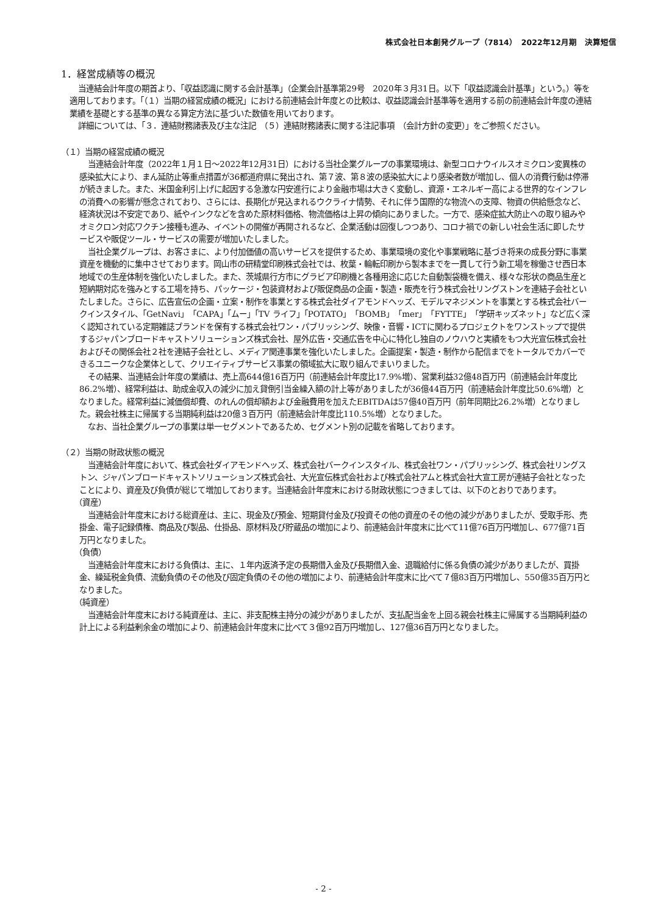株式会社日本創発グループ（7814）　2022年12月期　決算短信
1．経営成績等の概況
当連結会計年度の期首より、「収益認識に関する会計基準」（企業会計基準第29号　2020年３月31日。以下「収益認識会計基準」という。）等を適用しております。「（１）当期の経営成績の概況」における前連結会計年度との比較は、収益認識会計基準等を適用する前の前連結会計年度の連結業績を基礎とする基準の異なる算定方法に基づいた数値を用いております。
詳細については、「３．連結財務諸表及び主な注記　（５）連結財務諸表に関する注記事項　（会計方針の変更）」をご参照ください。
（１）当期の経営成績の概況
当連結会計年度（2022年１月１日～2022年12月31日）における当社企業グループの事業環境は、新型コロナウイルスオミクロン変異株の感染拡大により、まん延防止等重点措置が36都道府県に発出され、第７波、第８波の感染拡大により感染者数が増加し、個人の消費行動は停滞が続きました。また、米国金利引上げに起因する急激な円安進行により金融市場は大きく変動し、資源・エネルギー高による世界的なインフレの消費への影響が懸念されており、さらには、長期化が見込まれるウクライナ情勢、それに伴う国際的な物流への支障、物資の供給懸念など、経済状況は不安定であり、紙やインクなどを含めた原材料価格、物流価格は上昇の傾向にありました。一方で、感染症拡大防止への取り組みやオミクロン対応ワクチン接種も進み、イベントの開催が再開されるなど、企業活動は回復しつつあり、コロナ禍での新しい社会生活に即したサービスや販促ツール・サービスの需要が増加いたしました。
当社企業グループは、お客さまに、より付加価値の高いサービスを提供するため、事業環境の変化や事業戦略に基づき将来の成長分野に事業資産を機動的に集中させております。岡山市の研精堂印刷株式会社では、枚葉・輪転印刷から製本までを一貫して行う新工場を稼働させ西日本地域での生産体制を強化いたしました。また、茨城県行方市にグラビア印刷機と各種用途に応じた自動製袋機を備え、様々な形状の商品生産と短納期対応を強みとする工場を持ち、パッケージ・包装資材および販促商品の企画・製造・販売を行う株式会社リングストンを連結子会社といたしました。さらに、広告宣伝の企画・立案・制作を事業とする株式会社ダイアモンドヘッズ、モデルマネジメントを事業とする株式会社バークインスタイル、「GetNavi」「CAPA」「ムー」「TV ライフ」「POTATO」「BOMB」「mer」「FYTTE」「学研キッズネット」など広く深く認知されている定期雑誌ブランドを保有する株式会社ワン・パブリッシング、映像・音響・ICTに関わるプロジェクトをワンストップで提供するジャパンブロードキャストソリューションズ株式会社、屋外広告・交通広告を中心に特化し独自のノウハウと実績をもつ大光宣伝株式会社およびその関係会社２社を連結子会社とし、メディア関連事業を強化いたしました。企画提案・製造・制作から配信までをトータルでカバーできるユニークな企業体として、クリエイティブサービス事業の領域拡大に取り組んでまいりました。
その結果、当連結会計年度の業績は、売上高644億16百万円（前連結会計年度比17.9%増）、営業利益32億48百万円（前連結会計年度比86.2%増）、経常利益は、助成金収入の減少に加え貸倒引当金繰入額の計上等がありましたが36億44百万円（前連結会計年度比50.6%増）となりました。経常利益に減価償却費、のれんの償却額および金融費用を加えたEBITDAは57億40百万円（前年同期比26.2%増）となりました。親会社株主に帰属する当期純利益は20億３百万円（前連結会計年度比110.5%増）となりました。
なお、当社企業グループの事業は単一セグメントであるため、セグメント別の記載を省略しております。
（２）当期の財政状態の概況
当連結会計年度において、株式会社ダイアモンドヘッズ、株式会社バークインスタイル、株式会社ワン・パブリッシング、株式会社リングストン、ジャパンブロードキャストソリューションズ株式会社、大光宣伝株式会社および株式会社アムと株式会社大宣工房が連結子会社となったことにより、資産及び負債が総じて増加しております。当連結会計年度末における財政状態につきましては、以下のとおりであります。
（資産）
当連結会計年度末における総資産は、主に、現金及び預金、短期貸付金及び投資その他の資産のその他の減少がありましたが、受取手形、売掛金、電子記録債権、商品及び製品、仕掛品、原材料及び貯蔵品の増加により、前連結会計年度末に比べて11億76百万円増加し、677億71百万円となりました。
（負債）
当連結会計年度末における負債は、主に、１年内返済予定の長期借入金及び長期借入金、退職給付に係る負債の減少がありましたが、買掛金、繰延税金負債、流動負債のその他及び固定負債のその他の増加により、前連結会計年度末に比べて７億83百万円増加し、550億35百万円となりました。
（純資産）
当連結会計年度末における純資産は、主に、非支配株主持分の減少がありましたが、支払配当金を上回る親会社株主に帰属する当期純利益の計上による利益剰余金の増加により、前連結会計年度末に比べて３億92百万円増加し、127億36百万円となりました。
- 2 -